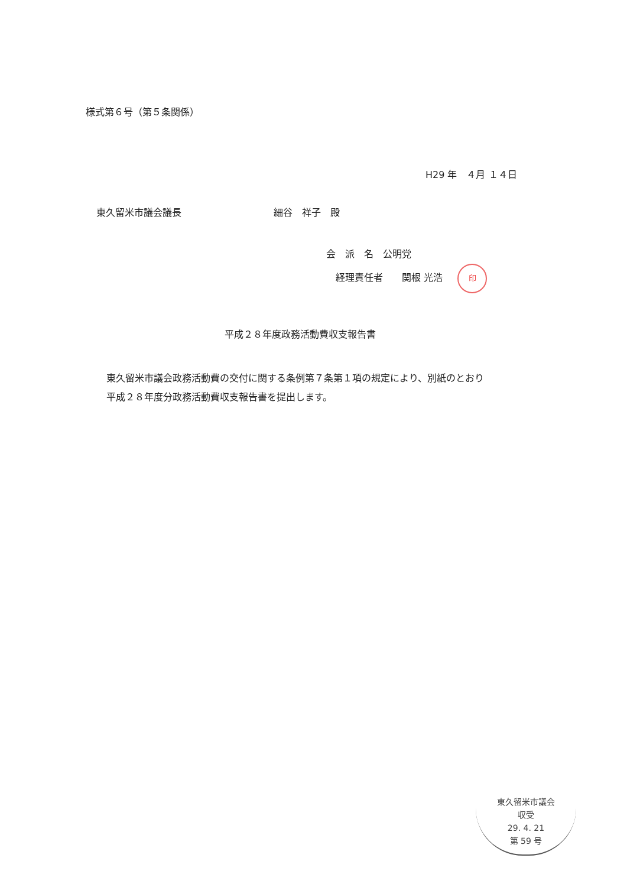様式第６号（第５条関係）
H29 年　４月 １４日
東久留米市議会議長 細谷　祥子　殿
会　派　名　公明党
　経理責任者　　関根 光浩 印
平成２８年度政務活動費収支報告書
東久留米市議会政務活動費の交付に関する条例第７条第１項の規定により、別紙のとおり
平成２８年度分政務活動費収支報告書を提出します。
東久留米市議会
収受
29. 4. 21
第 59 号